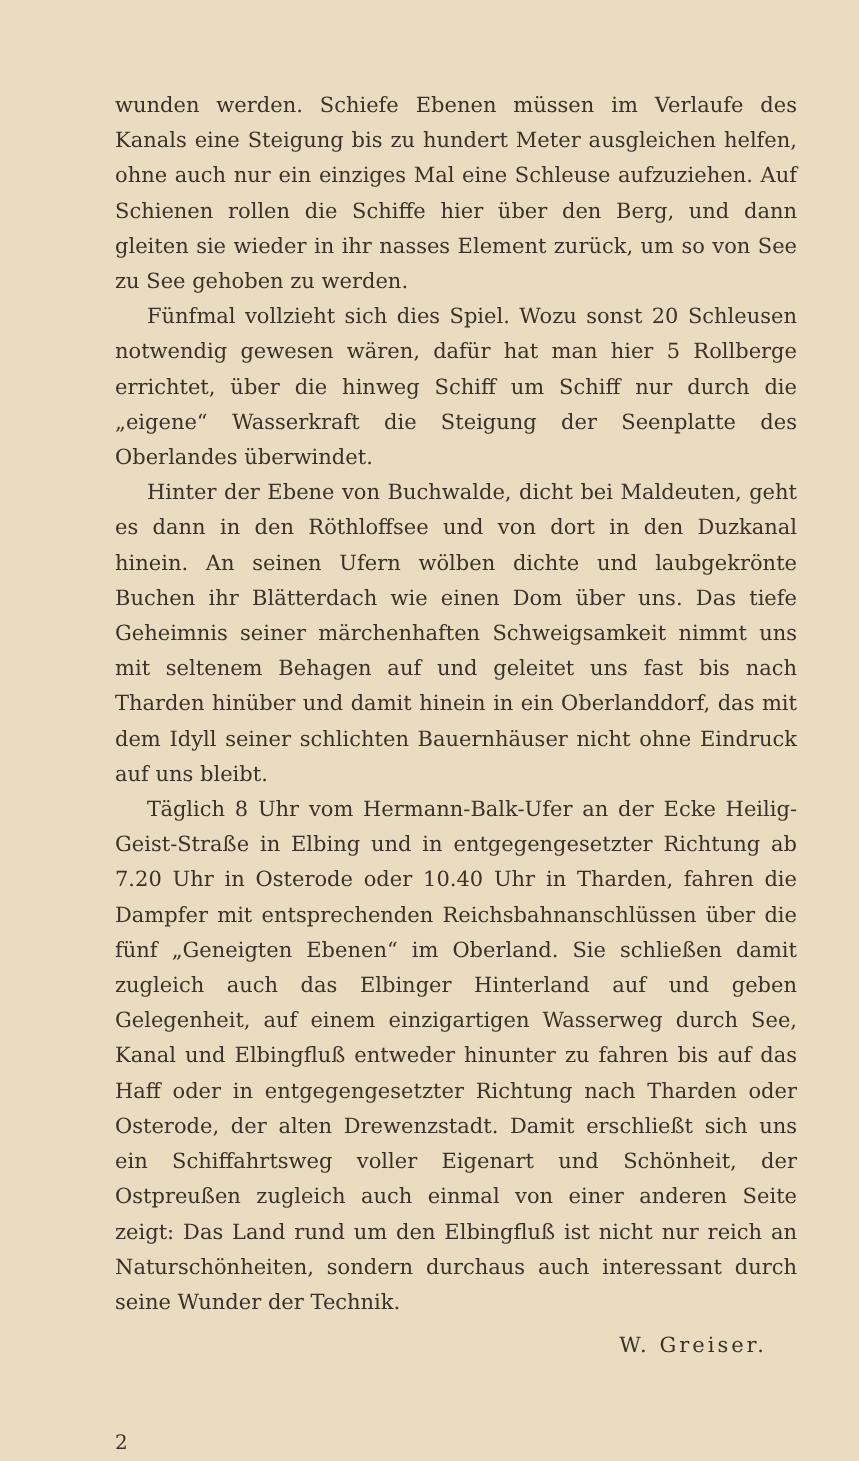wunden werden. Schiefe Ebenen müssen im Verlaufe des Kanals eine Steigung bis zu hundert Meter ausgleichen helfen, ohne auch nur ein einziges Mal eine Schleuse aufzuziehen. Auf Schienen rollen die Schiffe hier über den Berg, und dann gleiten sie wieder in ihr nasses Element zurück, um so von See zu See gehoben zu werden.
Fünfmal vollzieht sich dies Spiel. Wozu sonst 20 Schleusen notwendig gewesen wären, dafür hat man hier 5 Rollberge errichtet, über die hinweg Schiff um Schiff nur durch die „eigene“ Wasserkraft die Steigung der Seenplatte des Oberlandes überwindet.
Hinter der Ebene von Buchwalde, dicht bei Maldeuten, geht es dann in den Röthloffsee und von dort in den Duzkanal hinein. An seinen Ufern wölben dichte und laubgekrönte Buchen ihr Blätterdach wie einen Dom über uns. Das tiefe Geheimnis seiner märchenhaften Schweigsamkeit nimmt uns mit seltenem Behagen auf und geleitet uns fast bis nach Tharden hinüber und damit hinein in ein Oberlanddorf, das mit dem Idyll seiner schlichten Bauernhäuser nicht ohne Eindruck auf uns bleibt.
Täglich 8 Uhr vom Hermann-Balk-Ufer an der Ecke Heilig-Geist-Straße in Elbing und in entgegengesetzter Richtung ab 7.20 Uhr in Osterode oder 10.40 Uhr in Tharden, fahren die Dampfer mit entsprechenden Reichsbahnanschlüssen über die fünf „Geneigten Ebenen“ im Oberland. Sie schließen damit zugleich auch das Elbinger Hinterland auf und geben Gelegenheit, auf einem einzigartigen Wasserweg durch See, Kanal und Elbingfluß entweder hinunter zu fahren bis auf das Haff oder in entgegengesetzter Richtung nach Tharden oder Osterode, der alten Drewenzstadt. Damit erschließt sich uns ein Schiffahrtsweg voller Eigenart und Schönheit, der Ostpreußen zugleich auch einmal von einer anderen Seite zeigt: Das Land rund um den Elbingfluß ist nicht nur reich an Naturschönheiten, sondern durchaus auch interessant durch seine Wunder der Technik.
W. Greiser.
2